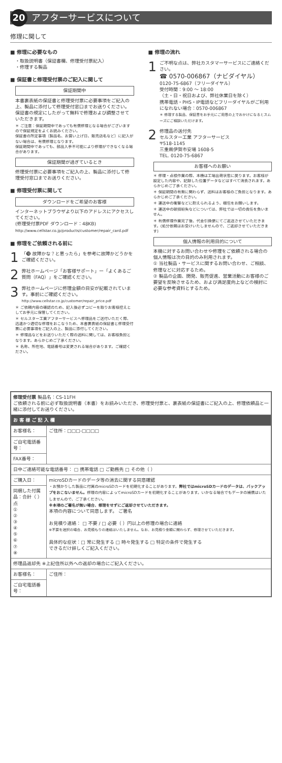20
アフターサービスについて
修理に関して
■ 修理に必要なもの
・取扱説明書（保証書欄、修理受付票記入）
・修理する製品
■ 保証書と修理受付票のご記入に関して
保証期間中
本書裏表紙の保証書と修理受付票に必要事項をご記入の上、製品に添付して修理受付窓口までお送りください。保証書の規定にしたがって無料で修理および調整させていただきます。
＊ ご注意：保証期間中であっても有償修理となる場合がございますので保証規定をよくお読みください。
保証書の所定事項（製品名、お買い上げ日、販売店名など）に記入がない場合は、有償修理となります。
保証期間中であっても、部品入手不可能により修理ができなくなる場合があります。
保証期間が過ぎているとき
修理受付票に必要事項をご記入の上、製品に添付して修理受付窓口までお送りください。
■ 修理受付票に関して
ダウンロードをご希望のお客様
インターネットブラウザより以下のアドレスにアクセスしてください。
(修理受付票PDF ダウンロード：48KB)
http://www.cellstar.co.jp/products/customer/repair_card.pdf
■ 修理をご依頼される前に
1 「⓲ 故障かな？と思ったら」を参考に故障かどうかをご確認ください。
2 弊社ホームページ「お客様サポート」ー「よくあるご質問（FAQ）」をご確認ください。
3 弊社ホームページに修理金額の目安が記載されています。事前にご確認ください。
http://www.cellstar.co.jp/customer/repair_price.pdf
＊ ご依頼内容の確認のため、記入後必ずコピーを取りお客様控えとしてお手元に保管してください。
＊ セルスター工業アフターサービスへ修理品をご送付いただく際、迅速かつ適切な修理をおこなうため、本書裏表紙の保証書と修理受付票に必要事項をご記入の上、製品に添付してください。
＊ 修理品などをお送りいただく際の送料に関しては、お客様負担となります。あらかじめご了承ください。
＊ 名称、所在地、電話番号は変更される場合があります。ご確認ください。
■ 修理の流れ
1 ご不明な点は、弊社カスタマーサービスにご連絡ください。
☎ 0570-006867（ナビダイヤル）
0120-75-6867（フリーダイヤル）
受付時間：9:00 ～ 18:00
（土・日・祝日および、弊社休業日を除く）
携帯電話・PHS・IP電話などフリーダイヤルがご利用になれない場合：0570-006867
＊ 修理する製品、保証書をお手元にご用意の上でおかけになるとスムーズにご相談いただけます。
2 修理品の送付先
セルスター工業 アフターサービス
〒518-1145
三重県伊賀市安場 1608-5
TEL. 0120-75-6867
お客様へのお願い
＊ 修理・点検作業の際、本機は工場出荷状態に戻ります。お客様が設定した内容や、記録した位置データなどはすべて消去されます。あらかじめご了承ください。
＊ 保証期間の有無に関わらず、送料はお客様のご負担となります。あらかじめご了承ください。
＊ 運送中の衝撃などに耐えられるよう、梱包をお願いします。
＊ 運送中の破損紛失などについては、弊社では一切の責任を負いません。
＊ 有償修理作業完了後、代金引換便にてご返送させていただきます。(処分依頼はお受けいたしませんので、ご返却させていただきます)
個人情報の利用目的について
本機に対するお問い合わせや修理をご依頼される場合の個人情報は次の目的のみ利用されます。
① 当社製品・サービスに関するお問い合わせ、ご相談、修理などに対応するため。
② 製品の企画、開発、販売促進、営業活動にお客様のご要望を反映させるため、および満足度向上などの検討に必要な参考資料とするため。
| 修理受付票 製品名：CS-11FH ご依頼される前に必ず取扱説明書（本書）をお読みいただき、修理受付票と、裏表紙の保証書にご記入の上、修理依頼品と一緒に添付してお送りください。 | |
| お 客 様 ご 記 入 欄 | |
| お客様名： | ご住所：□□□-□□□□ |
| ご自宅電話番号： | |
| FAX番号： | |
| 日中ご連絡可能な電話番号： □ 携帯電話 □ ご勤務先 □ その他（ ） | |
| ご購入日： | microSDカードのデータ等の消去に関する同意確認 ・お預かりした製品に付属のmicroSDカードを初期化することがあります。 弊社ではmicroSDカードのデータは、バックアップをおこないません。 修理の内容によってmicroSDカードを初期化することがあります。いかなる場合でもデータの補償はいたしませんので、ご了承ください。 ※本項のご署名が無い場合、修理をせずにご返却させていただきます。 本項の内容について同意します。 ご署名 お見積り連絡： □ 不要 / □ 必要（ ）円以上の修理の場合に連絡 ※不要を選択の場合、お見積もりの連絡はいたしません。なお、お見積り金額に関わらず、修理させていただきます。 具体的な症状：□ 常に発生する □ 時々発生する □ 特定の条件で発生する できるだけ詳しくご記入ください。 |
| 同梱した付属品：合計（ ）点 ① ② ③ ④ ⑤ ⑥ ⑦ ⑧ | |
| 修理品返却先 ※上記住所以外への返却の場合にご記入ください。 | |
| お客様名： | ご住所： |
| ご自宅電話番号： | |